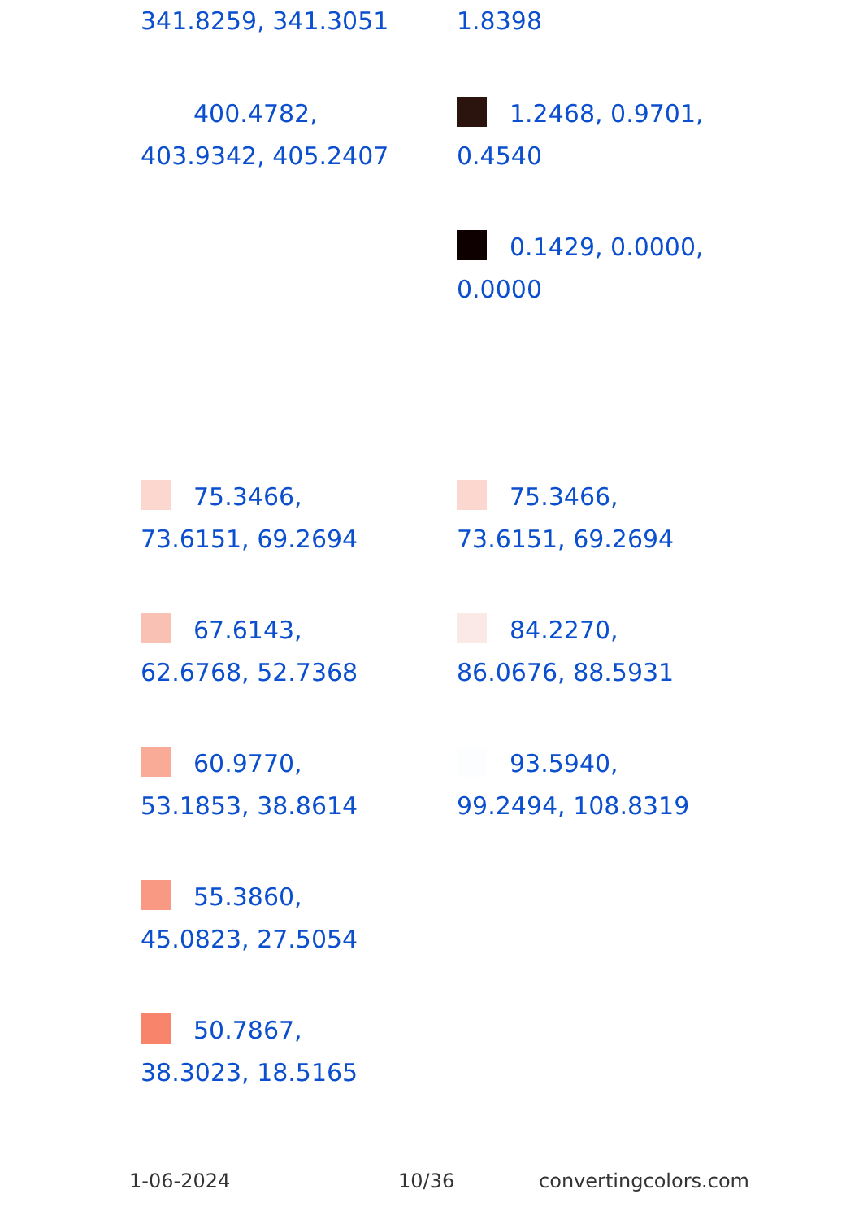341.8259, 341.3051 1.8398
400.4782, 403.9342, 405.2407
1.2468, 0.9701, 0.4540
0.1429, 0.0000, 0.0000
75.3466, 73.6151, 69.2694
75.3466, 73.6151, 69.2694
67.6143, 62.6768, 52.7368
84.2270, 86.0676, 88.5931
60.9770, 53.1853, 38.8614
93.5940, 99.2494, 108.8319
55.3860, 45.0823, 27.5054
50.7867, 38.3023, 18.5165
1-06-2024 10/36 convertingcolors.com